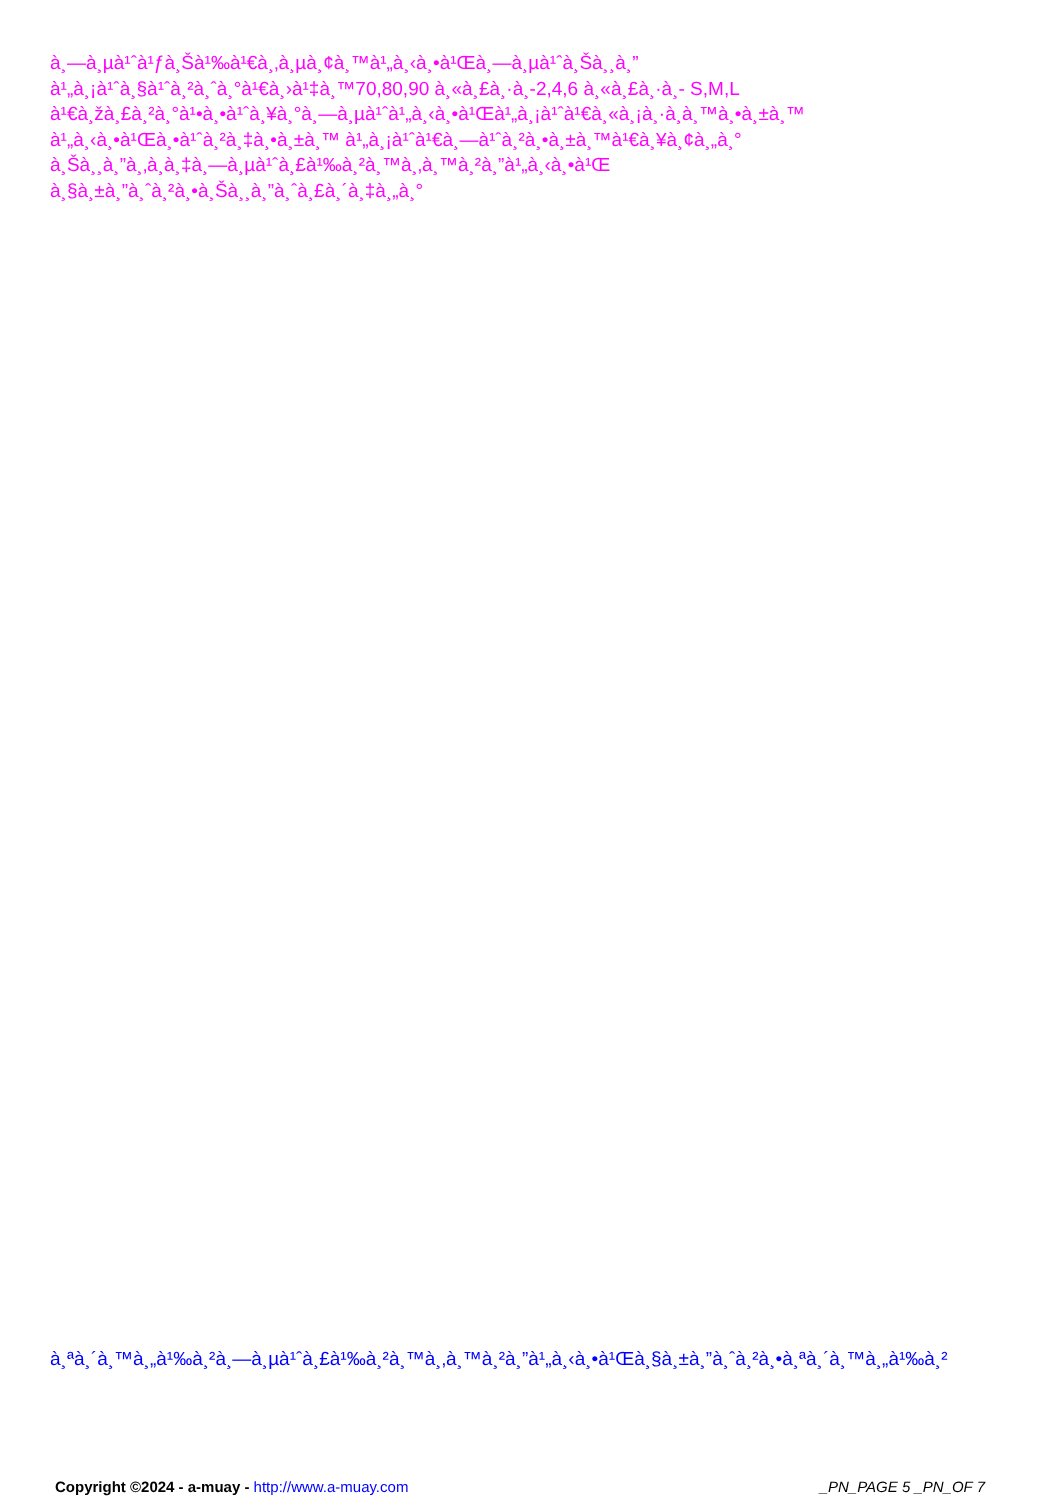à¸—à¸µà¹ˆà¹ƒà¸Šà¹‰à¹€à¸‚à¸µà¸¢à¸™à¹„à¸‹à¸•à¹Œà¸—à¸µà¹ˆà¸Šà¸¸à¸”
à¹„à¸¡à¹ˆà¸§à¹ˆà¸²à¸ˆà¸°à¹€à¸›à¹‡à¸™70,80,90 à¸«à¸£à¸·à¸­-2,4,6 à¸«à¸£à¸·à¸- S,M,L
à¹€à¸žà¸£à¸²à¸°à¹•à¸•à¹ˆà¸¥à¸°à¸—à¸µà¹ˆà¹„à¸‹à¸•à¹Œà¹„à¸¡à¹ˆà¹€à¸«à¸¡à¸·à¸­à¸™à¸•à¸±à¸™
à¹„à¸‹à¸•à¹Œà¸•à¹ˆà¸²à¸‡à¸•à¸±à¸™ à¹„à¸¡à¹ˆà¹€à¸—à¹ˆà¸²à¸•à¸±à¸™à¹€à¸¥à¸¢à¸„à¸°
à¸Šà¸¸à¸”à¸‚à¸­à¸‡à¸—à¸µà¹ˆà¸£à¹‰à¸²à¸™à¸‚à¸™à¸²à¸”à¹„à¸‹à¸•à¹Œ
à¸§à¸±à¸”à¸ˆà¸²à¸•à¸Šà¸¸à¸”à¸ˆà¸£à¸´à¸‡à¸„à¸°
à¸ªà¸´à¸™à¸„à¹‰à¸²à¸—à¸µà¹ˆà¸£à¹‰à¸²à¸™à¸‚à¸™à¸²à¸”à¹„à¸‹à¸•à¹Œà¸§à¸±à¸”à¸ˆà¸²à¸•à¸ªà¸´à¸™à¸„à¹‰à¸²
Copyright ©2024 - a-muay - http://www.a-muay.com _PN_PAGE 5 _PN_OF 7